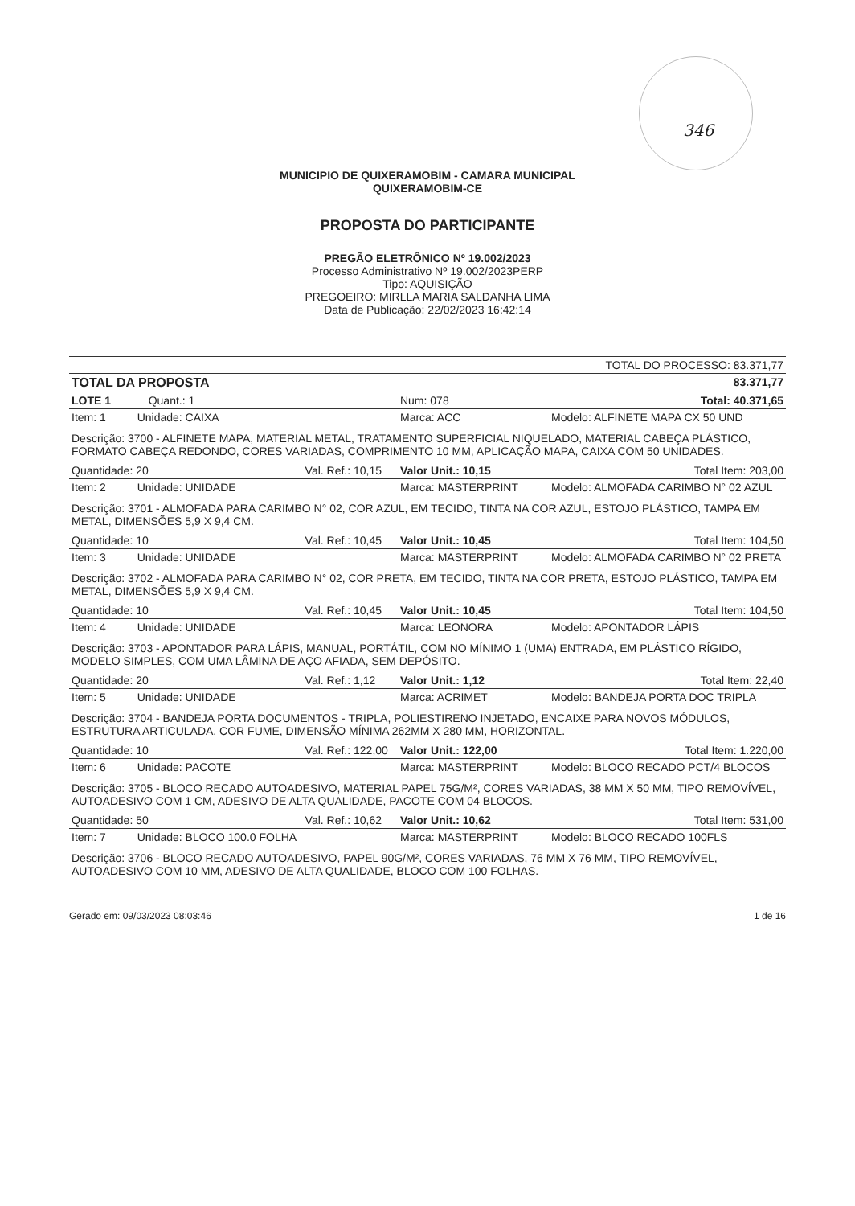346
MUNICIPIO DE QUIXERAMOBIM - CAMARA MUNICIPAL
QUIXERAMOBIM-CE
PROPOSTA DO PARTICIPANTE
PREGÃO ELETRÔNICO Nº 19.002/2023
Processo Administrativo Nº 19.002/2023PERP
Tipo: AQUISIÇÃO
PREGOEIRO: MIRLLA MARIA SALDANHA LIMA
Data de Publicação: 22/02/2023 16:42:14
| TOTAL DO PROCESSO: 83.371,77 | | | |
| TOTAL DA PROPOSTA | | | 83.371,77 |
| LOTE 1 Quant.: 1 | | Num: 078 | Total: 40.371,65 |
| Item: 1 Unidade: CAIXA | | Marca: ACC | Modelo: ALFINETE MAPA CX 50 UND |
| Descrição: 3700 - ALFINETE MAPA, MATERIAL METAL, TRATAMENTO SUPERFICIAL NIQUELADO, MATERIAL CABEÇA PLÁSTICO, FORMATO CABEÇA REDONDO, CORES VARIADAS, COMPRIMENTO 10 MM, APLICAÇÃO MAPA, CAIXA COM 50 UNIDADES. | | | |
| Quantidade: 20 | Val. Ref.: 10,15 | Valor Unit.: 10,15 | Total Item: 203,00 |
| Item: 2 Unidade: UNIDADE | | Marca: MASTERPRINT | Modelo: ALMOFADA CARIMBO N° 02 AZUL |
| Descrição: 3701 - ALMOFADA PARA CARIMBO N° 02, COR AZUL, EM TECIDO, TINTA NA COR AZUL, ESTOJO PLÁSTICO, TAMPA EM METAL, DIMENSÕES 5,9 X 9,4 CM. | | | |
| Quantidade: 10 | Val. Ref.: 10,45 | Valor Unit.: 10,45 | Total Item: 104,50 |
| Item: 3 Unidade: UNIDADE | | Marca: MASTERPRINT | Modelo: ALMOFADA CARIMBO N° 02 PRETA |
| Descrição: 3702 - ALMOFADA PARA CARIMBO N° 02, COR PRETA, EM TECIDO, TINTA NA COR PRETA, ESTOJO PLÁSTICO, TAMPA EM METAL, DIMENSÕES 5,9 X 9,4 CM. | | | |
| Quantidade: 10 | Val. Ref.: 10,45 | Valor Unit.: 10,45 | Total Item: 104,50 |
| Item: 4 Unidade: UNIDADE | | Marca: LEONORA | Modelo: APONTADOR LÁPIS |
| Descrição: 3703 - APONTADOR PARA LÁPIS, MANUAL, PORTÁTIL, COM NO MÍNIMO 1 (UMA) ENTRADA, EM PLÁSTICO RÍGIDO, MODELO SIMPLES, COM UMA LÂMINA DE AÇO AFIADA, SEM DEPÓSITO. | | | |
| Quantidade: 20 | Val. Ref.: 1,12 | Valor Unit.: 1,12 | Total Item: 22,40 |
| Item: 5 Unidade: UNIDADE | | Marca: ACRIMET | Modelo: BANDEJA PORTA DOC TRIPLA |
| Descrição: 3704 - BANDEJA PORTA DOCUMENTOS - TRIPLA, POLIESTIRENO INJETADO, ENCAIXE PARA NOVOS MÓDULOS, ESTRUTURA ARTICULADA, COR FUME, DIMENSÃO MÍNIMA 262MM X 280 MM, HORIZONTAL. | | | |
| Quantidade: 10 | Val. Ref.: 122,00 | Valor Unit.: 122,00 | Total Item: 1.220,00 |
| Item: 6 Unidade: PACOTE | | Marca: MASTERPRINT | Modelo: BLOCO RECADO PCT/4 BLOCOS |
| Descrição: 3705 - BLOCO RECADO AUTOADESIVO, MATERIAL PAPEL 75G/M², CORES VARIADAS, 38 MM X 50 MM, TIPO REMOVÍVEL, AUTOADESIVO COM 1 CM, ADESIVO DE ALTA QUALIDADE, PACOTE COM 04 BLOCOS. | | | |
| Quantidade: 50 | Val. Ref.: 10,62 | Valor Unit.: 10,62 | Total Item: 531,00 |
| Item: 7 Unidade: BLOCO 100.0 FOLHA | | Marca: MASTERPRINT | Modelo: BLOCO RECADO 100FLS |
| Descrição: 3706 - BLOCO RECADO AUTOADESIVO, PAPEL 90G/M², CORES VARIADAS, 76 MM X 76 MM, TIPO REMOVÍVEL, AUTOADESIVO COM 10 MM, ADESIVO DE ALTA QUALIDADE, BLOCO COM 100 FOLHAS. | | | |
Gerado em: 09/03/2023 08:03:46 1 de 16